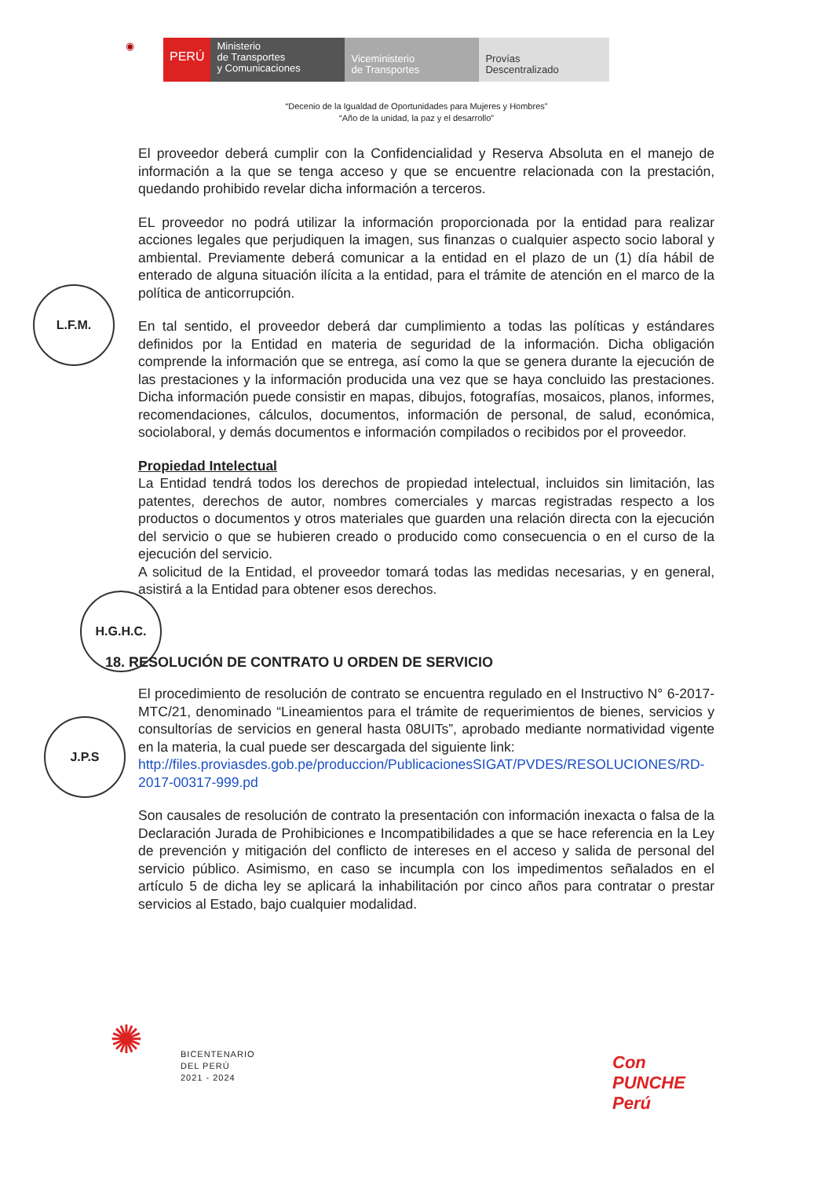◉
PERÚ
Ministerio
de Transportes
y Comunicaciones
Viceministerio
de Transportes
Provías
Descentralizado
“Decenio de la Igualdad de Oportunidades para Mujeres y Hombres”
“Año de la unidad, la paz y el desarrollo”
L.F.M.
H.G.H.C.
J.P.S
El proveedor deberá cumplir con la Confidencialidad y Reserva Absoluta en el manejo de información a la que se tenga acceso y que se encuentre relacionada con la prestación, quedando prohibido revelar dicha información a terceros.
EL proveedor no podrá utilizar la información proporcionada por la entidad para realizar acciones legales que perjudiquen la imagen, sus finanzas o cualquier aspecto socio laboral y ambiental. Previamente deberá comunicar a la entidad en el plazo de un (1) día hábil de enterado de alguna situación ilícita a la entidad, para el trámite de atención en el marco de la política de anticorrupción.
En tal sentido, el proveedor deberá dar cumplimiento a todas las políticas y estándares definidos por la Entidad en materia de seguridad de la información. Dicha obligación comprende la información que se entrega, así como la que se genera durante la ejecución de las prestaciones y la información producida una vez que se haya concluido las prestaciones. Dicha información puede consistir en mapas, dibujos, fotografías, mosaicos, planos, informes, recomendaciones, cálculos, documentos, información de personal, de salud, económica, sociolaboral, y demás documentos e información compilados o recibidos por el proveedor.
Propiedad Intelectual
La Entidad tendrá todos los derechos de propiedad intelectual, incluidos sin limitación, las patentes, derechos de autor, nombres comerciales y marcas registradas respecto a los productos o documentos y otros materiales que guarden una relación directa con la ejecución del servicio o que se hubieren creado o producido como consecuencia o en el curso de la ejecución del servicio.
A solicitud de la Entidad, el proveedor tomará todas las medidas necesarias, y en general, asistirá a la Entidad para obtener esos derechos.
18. RESOLUCIÓN DE CONTRATO U ORDEN DE SERVICIO
El procedimiento de resolución de contrato se encuentra regulado en el Instructivo N° 6-2017-MTC/21, denominado “Lineamientos para el trámite de requerimientos de bienes, servicios y consultorías de servicios en general hasta 08UITs”, aprobado mediante normatividad vigente en la materia, la cual puede ser descargada del siguiente link:
http://files.proviasdes.gob.pe/produccion/PublicacionesSIGAT/PVDES/RESOLUCIONES/RD-2017-00317-999.pd
Son causales de resolución de contrato la presentación con información inexacta o falsa de la Declaración Jurada de Prohibiciones e Incompatibilidades a que se hace referencia en la Ley de prevención y mitigación del conflicto de intereses en el acceso y salida de personal del servicio público. Asimismo, en caso se incumpla con los impedimentos señalados en el artículo 5 de dicha ley se aplicará la inhabilitación por cinco años para contratar o prestar servicios al Estado, bajo cualquier modalidad.
✺ BICENTENARIO
DEL PERÚ
2021 - 2024
Con
PUNCHE
Perú